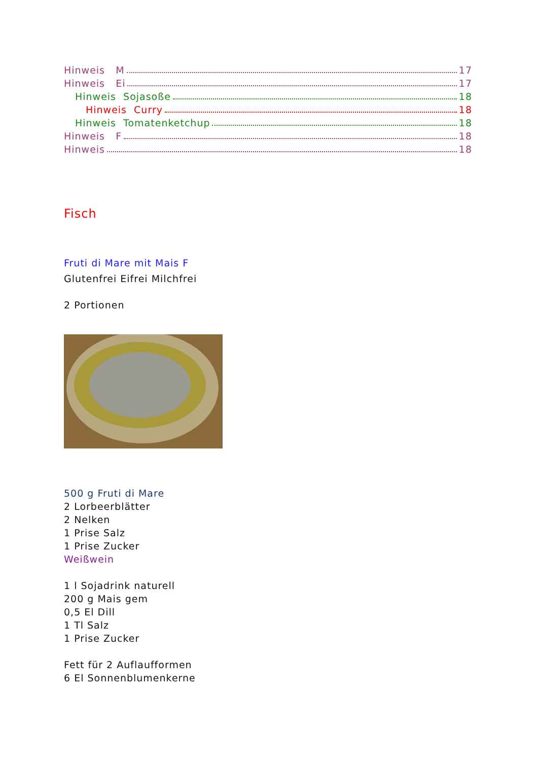Hinweis M 17
Hinweis Ei 17
Hinweis Sojasoße 18
Hinweis Curry 18
Hinweis Tomatenketchup 18
Hinweis F 18
Hinweis 18
Fisch
Fruti di Mare mit Mais F
Glutenfrei Eifrei Milchfrei
2 Portionen
500 g Fruti di Mare
2 Lorbeerblätter
2 Nelken
1 Prise Salz
1 Prise Zucker
Weißwein
1 l Sojadrink naturell
200 g Mais gem
0,5 El Dill
1 Tl Salz
1 Prise Zucker
Fett für 2 Auflaufformen
6 El Sonnenblumenkerne